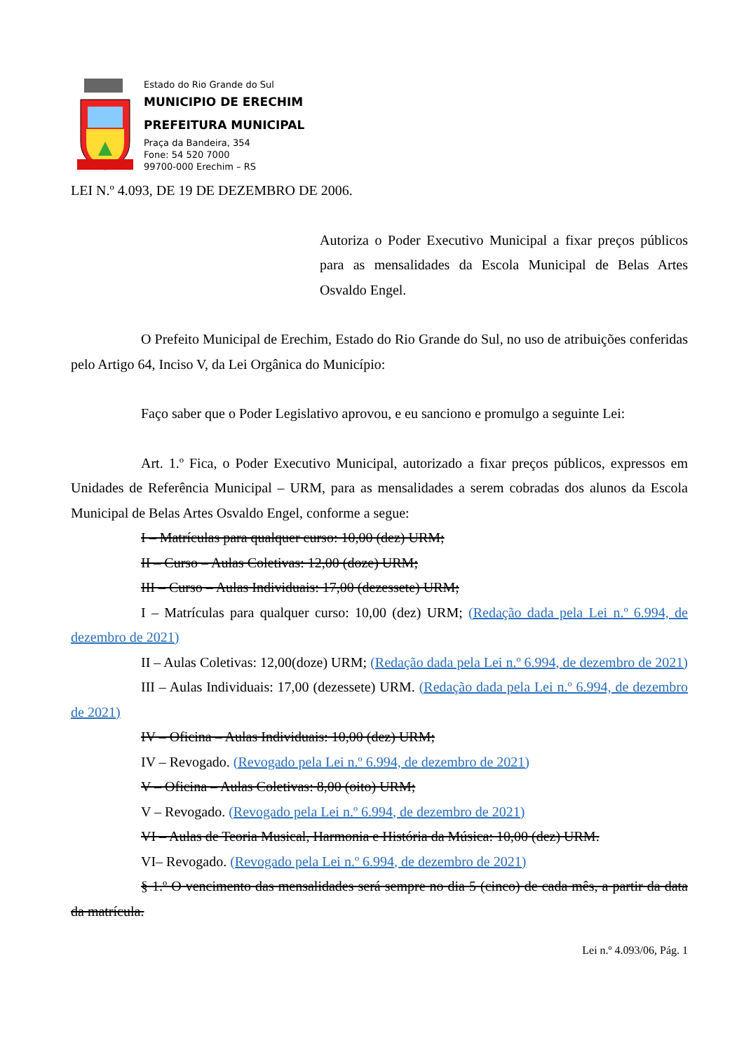Estado do Rio Grande do Sul
MUNICIPIO DE ERECHIM
PREFEITURA MUNICIPAL
Praça da Bandeira, 354
Fone: 54 520 7000
99700-000 Erechim – RS
LEI N.º 4.093, DE 19 DE DEZEMBRO DE 2006.
Autoriza o Poder Executivo Municipal a fixar preços públicos para as mensalidades da Escola Municipal de Belas Artes Osvaldo Engel.
O Prefeito Municipal de Erechim, Estado do Rio Grande do Sul, no uso de atribuições conferidas pelo Artigo 64, Inciso V, da Lei Orgânica do Município:
Faço saber que o Poder Legislativo aprovou, e eu sanciono e promulgo a seguinte Lei:
Art. 1.º Fica, o Poder Executivo Municipal, autorizado a fixar preços públicos, expressos em Unidades de Referência Municipal – URM, para as mensalidades a serem cobradas dos alunos da Escola Municipal de Belas Artes Osvaldo Engel, conforme a segue:
I – Matrículas para qualquer curso: 10,00 (dez) URM;
II – Curso – Aulas Coletivas: 12,00 (doze) URM;
III – Curso – Aulas Individuais: 17,00 (dezessete) URM;
I – Matrículas para qualquer curso: 10,00 (dez) URM; (Redação dada pela Lei n.º 6.994, de dezembro de 2021)
II – Aulas Coletivas: 12,00(doze) URM; (Redação dada pela Lei n.º 6.994, de dezembro de 2021)
III – Aulas Individuais: 17,00 (dezessete) URM. (Redação dada pela Lei n.º 6.994, de dezembro de 2021)
IV – Oficina – Aulas Individuais: 10,00 (dez) URM;
IV – Revogado. (Revogado pela Lei n.º 6.994, de dezembro de 2021)
V – Oficina – Aulas Coletivas: 8,00 (oito) URM;
V – Revogado. (Revogado pela Lei n.º 6.994, de dezembro de 2021)
VI – Aulas de Teoria Musical, Harmonia e História da Música: 10,00 (dez) URM.
VI– Revogado. (Revogado pela Lei n.º 6.994, de dezembro de 2021)
§ 1.º O vencimento das mensalidades será sempre no dia 5 (cinco) de cada mês, a partir da data da matrícula.
Lei n.º 4.093/06, Pág. 1